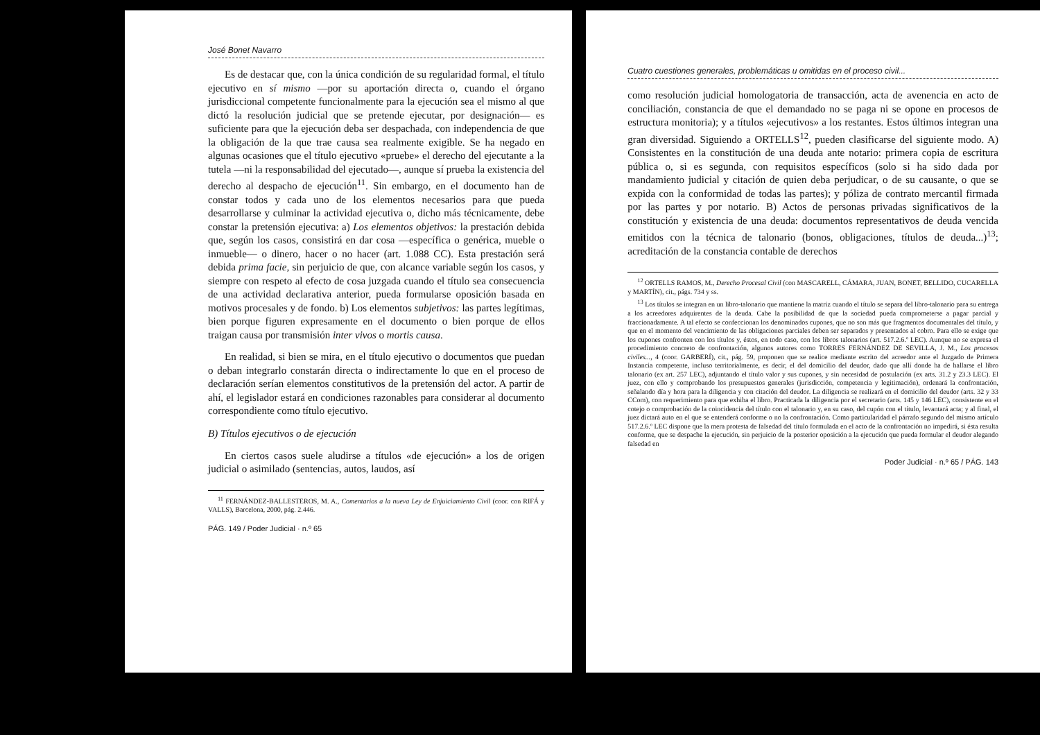José Bonet Navarro
Es de destacar que, con la única condición de su regularidad formal, el título ejecutivo en sí mismo —por su aportación directa o, cuando el órgano jurisdiccional competente funcionalmente para la ejecución sea el mismo al que dictó la resolución judicial que se pretende ejecutar, por designación— es suficiente para que la ejecución deba ser despachada, con independencia de que la obligación de la que trae causa sea realmente exigible. Se ha negado en algunas ocasiones que el título ejecutivo «pruebe» el derecho del ejecutante a la tutela —ni la responsabilidad del ejecutado—, aunque sí prueba la existencia del derecho al despacho de ejecución<sup>11</sup>. Sin embargo, en el documento han de constar todos y cada uno de los elementos necesarios para que pueda desarrollarse y culminar la actividad ejecutiva o, dicho más técnicamente, debe constar la pretensión ejecutiva: a) Los elementos objetivos: la prestación debida que, según los casos, consistirá en dar cosa —específica o genérica, mueble o inmueble— o dinero, hacer o no hacer (art. 1.088 CC). Esta prestación será debida prima facie, sin perjuicio de que, con alcance variable según los casos, y siempre con respeto al efecto de cosa juzgada cuando el título sea consecuencia de una actividad declarativa anterior, pueda formularse oposición basada en motivos procesales y de fondo. b) Los elementos subjetivos: las partes legítimas, bien porque figuren expresamente en el documento o bien porque de ellos traigan causa por transmisión inter vivos o mortis causa.
En realidad, si bien se mira, en el título ejecutivo o documentos que puedan o deban integrarlo constarán directa o indirectamente lo que en el proceso de declaración serían elementos constitutivos de la pretensión del actor. A partir de ahí, el legislador estará en condiciones razonables para considerar al documento correspondiente como título ejecutivo.
B) Títulos ejecutivos o de ejecución
En ciertos casos suele aludirse a títulos «de ejecución» a los de origen judicial o asimilado (sentencias, autos, laudos, así
<sup>11</sup> FERNÁNDEZ-BALLESTEROS, M. A., Comentarios a la nueva Ley de Enjuiciamiento Civil (coor. con RIFÁ y VALLS), Barcelona, 2000, pág. 2.446.
PÁG. 149 / Poder Judicial · n.º 65
Cuatro cuestiones generales, problemáticas u omitidas en el proceso civil...
como resolución judicial homologatoria de transacción, acta de avenencia en acto de conciliación, constancia de que el demandado no se paga ni se opone en procesos de estructura monitoria); y a títulos «ejecutivos» a los restantes. Estos últimos integran una gran diversidad. Siguiendo a ORTELLS<sup>12</sup>, pueden clasificarse del siguiente modo. A) Consistentes en la constitución de una deuda ante notario: primera copia de escritura pública o, si es segunda, con requisitos específicos (solo si ha sido dada por mandamiento judicial y citación de quien deba perjudicar, o de su causante, o que se expida con la conformidad de todas las partes); y póliza de contrato mercantil firmada por las partes y por notario. B) Actos de personas privadas significativos de la constitución y existencia de una deuda: documentos representativos de deuda vencida emitidos con la técnica de talonario (bonos, obligaciones, títulos de deuda...)<sup>13</sup>; acreditación de la constancia contable de derechos
<sup>12</sup> ORTELLS RAMOS, M., Derecho Procesal Civil (con MASCARELL, CÁMARA, JUAN, BONET, BELLIDO, CUCARELLA y MARTÍN), cit., págs. 734 y ss.
<sup>13</sup> Los títulos se integran en un libro-talonario que mantiene la matriz cuando el título se separa del libro-talonario para su entrega a los acreedores adquirentes de la deuda. Cabe la posibilidad de que la sociedad pueda comprometerse a pagar parcial y fraccionadamente. A tal efecto se confeccionan los denominados cupones, que no son más que fragmentos documentales del título, y que en el momento del vencimiento de las obligaciones parciales deben ser separados y presentados al cobro. Para ello se exige que los cupones confronten con los títulos y, éstos, en todo caso, con los libros talonarios (art. 517.2.6.º LEC). Aunque no se expresa el procedimiento concreto de confrontación, algunos autores como TORRES FERNÁNDEZ DE SEVILLA, J. M., Los procesos civiles..., 4 (coor. GARBERÍ), cit., pág. 59, proponen que se realice mediante escrito del acreedor ante el Juzgado de Primera Instancia competente, incluso territorialmente, es decir, el del domicilio del deudor, dado que allí donde ha de hallarse el libro talonario (ex art. 257 LEC), adjuntando el título valor y sus cupones, y sin necesidad de postulación (ex arts. 31.2 y 23.3 LEC). El juez, con ello y comprobando los presupuestos generales (jurisdicción, competencia y legitimación), ordenará la confrontación, señalando día y hora para la diligencia y con citación del deudor. La diligencia se realizará en el domicilio del deudor (arts. 32 y 33 CCom), con requerimiento para que exhiba el libro. Practicada la diligencia por el secretario (arts. 145 y 146 LEC), consistente en el cotejo o comprobación de la coincidencia del título con el talonario y, en su caso, del cupón con el título, levantará acta; y al final, el juez dictará auto en el que se entenderá conforme o no la confrontación. Como particularidad el párrafo segundo del mismo artículo 517.2.6.º LEC dispone que la mera protesta de falsedad del título formulada en el acto de la confrontación no impedirá, si ésta resulta conforme, que se despache la ejecución, sin perjuicio de la posterior oposición a la ejecución que pueda formular el deudor alegando falsedad en
Poder Judicial · n.º 65 / PÁG. 143